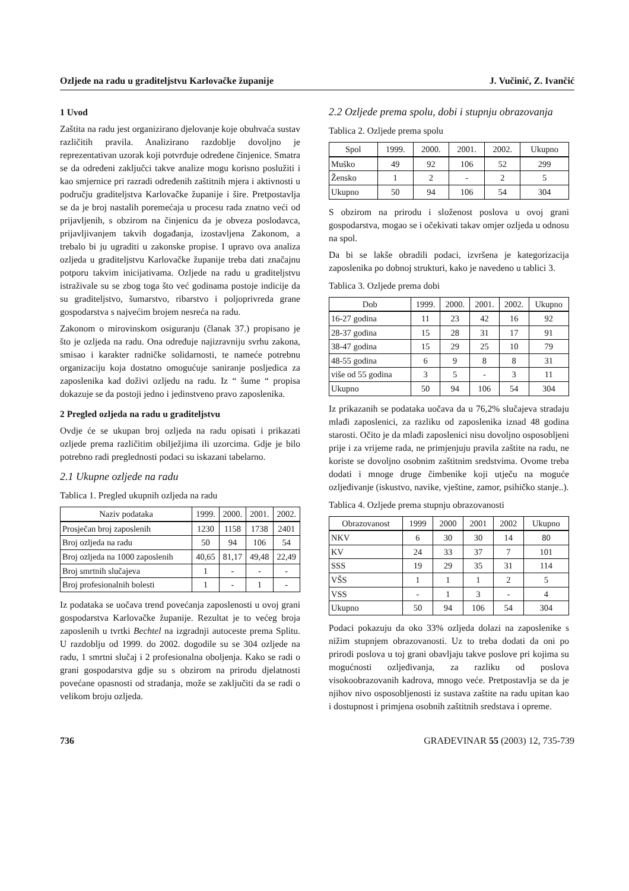Ozljede na radu u graditeljstvu Karlovačke županije J. Vučinić, Z. Ivančić
1 Uvod
Zaštita na radu jest organizirano djelovanje koje obuhvaća sustav različitih pravila. Analizirano razdoblje dovoljno je reprezentativan uzorak koji potvrđuje određene činjenice. Smatra se da određeni zaključci takve analize mogu korisno poslužiti i kao smjernice pri razradi određenih zaštitnih mjera i aktivnosti u području graditeljstva Karlovačke županije i šire. Pretpostavlja se da je broj nastalih poremećaja u procesu rada znatno veći od prijavljenih, s obzirom na činjenicu da je obveza poslodavca, prijavljivanjem takvih događanja, izostavljena Zakonom, a trebalo bi ju ugraditi u zakonske propise. I upravo ova analiza ozljeda u graditeljstvu Karlovačke županije treba dati značajnu potporu takvim inicijativama. Ozljede na radu u graditeljstvu istraživale su se zbog toga što već godinama postoje indicije da su graditeljstvo, šumarstvo, ribarstvo i poljoprivreda grane gospodarstva s najvećim brojem nesreća na radu.
Zakonom o mirovinskom osiguranju (članak 37.) propisano je što je ozljeda na radu. Ona određuje najizravniju svrhu zakona, smisao i karakter radničke solidarnosti, te nameće potrebnu organizaciju koja dostatno omogućuje saniranje posljedica za zaposlenika kad doživi ozljedu na radu. Iz “ šume “ propisa dokazuje se da postoji jedno i jedinstveno pravo zaposlenika.
2 Pregled ozljeda na radu u graditeljstvu
Ovdje će se ukupan broj ozljeda na radu opisati i prikazati ozljede prema različitim obilježjima ili uzorcima. Gdje je bilo potrebno radi preglednosti podaci su iskazani tabelarno.
2.1 Ukupne ozljede na radu
Tablica 1. Pregled ukupnih ozljeda na radu
| Naziv podataka | 1999. | 2000. | 2001. | 2002. |
| --- | --- | --- | --- | --- |
| Prosječan broj zaposlenih | 1230 | 1158 | 1738 | 2401 |
| Broj ozljeda na radu | 50 | 94 | 106 | 54 |
| Broj ozljeda na 1000 zaposlenih | 40,65 | 81,17 | 49,48 | 22,49 |
| Broj smrtnih slučajeva | 1 | - | - | - |
| Broj profesionalnih bolesti | 1 | - | 1 | - |
Iz podataka se uočava trend povećanja zaposlenosti u ovoj grani gospodarstva Karlovačke županije. Rezultat je to većeg broja zaposlenih u tvrtki Bechtel na izgradnji autoceste prema Splitu. U razdoblju od 1999. do 2002. dogodile su se 304 ozljede na radu, 1 smrtni slučaj i 2 profesionalna oboljenja. Kako se radi o grani gospodarstva gdje su s obzirom na prirodu djelatnosti povećane opasnosti od stradanja, može se zaključiti da se radi o velikom broju ozljeda.
2.2 Ozljede prema spolu, dobi i stupnju obrazovanja
Tablica 2. Ozljede prema spolu
| Spol | 1999. | 2000. | 2001. | 2002. | Ukupno |
| --- | --- | --- | --- | --- | --- |
| Muško | 49 | 92 | 106 | 52 | 299 |
| Žensko | 1 | 2 | - | 2 | 5 |
| Ukupno | 50 | 94 | 106 | 54 | 304 |
S obzirom na prirodu i složenost poslova u ovoj grani gospodarstva, mogao se i očekivati takav omjer ozljeda u odnosu na spol.
Da bi se lakše obradili podaci, izvršena je kategorizacija zaposlenika po dobnoj strukturi, kako je navedeno u tablici 3.
Tablica 3. Ozljede prema dobi
| Dob | 1999. | 2000. | 2001. | 2002. | Ukupno |
| --- | --- | --- | --- | --- | --- |
| 16-27 godina | 11 | 23 | 42 | 16 | 92 |
| 28-37 godina | 15 | 28 | 31 | 17 | 91 |
| 38-47 godina | 15 | 29 | 25 | 10 | 79 |
| 48-55 godina | 6 | 9 | 8 | 8 | 31 |
| više od 55 godina | 3 | 5 | - | 3 | 11 |
| Ukupno | 50 | 94 | 106 | 54 | 304 |
Iz prikazanih se podataka uočava da u 76,2% slučajeva stradaju mlađi zaposlenici, za razliku od zaposlenika iznad 48 godina starosti. Očito je da mlađi zaposlenici nisu dovoljno osposobljeni prije i za vrijeme rada, ne primjenjuju pravila zaštite na radu, ne koriste se dovoljno osobnim zaštitnim sredstvima. Ovome treba dodati i mnoge druge čimbenike koji utječu na moguće ozljeđivanje (iskustvo, navike, vještine, zamor, psihičko stanje..).
Tablica 4. Ozljede prema stupnju obrazovanosti
| Obrazovanost | 1999 | 2000 | 2001 | 2002 | Ukupno |
| --- | --- | --- | --- | --- | --- |
| NKV | 6 | 30 | 30 | 14 | 80 |
| KV | 24 | 33 | 37 | 7 | 101 |
| SSS | 19 | 29 | 35 | 31 | 114 |
| VŠS | 1 | 1 | 1 | 2 | 5 |
| VSS | - | 1 | 3 | - | 4 |
| Ukupno | 50 | 94 | 106 | 54 | 304 |
Podaci pokazuju da oko 33% ozljeda dolazi na zaposlenike s nižim stupnjem obrazovanosti. Uz to treba dodati da oni po prirodi poslova u toj grani obavljaju takve poslove pri kojima su mogućnosti ozljeđivanja, za razliku od poslova visokoobrazovanih kadrova, mnogo veće. Pretpostavlja se da je njihov nivo osposobljenosti iz sustava zaštite na radu upitan kao i dostupnost i primjena osobnih zaštitnih sredstava i opreme.
736 GRAĐEVINAR 55 (2003) 12, 735-739